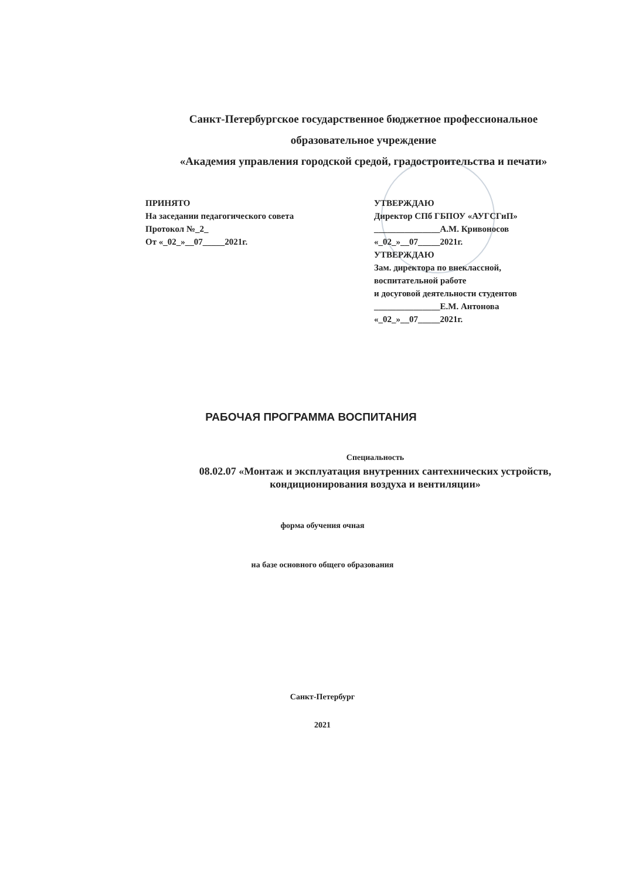Санкт-Петербургское государственное бюджетное профессиональное
образовательное учреждение
«Академия управления городской средой, градостроительства и печати»
ПРИНЯТО
На заседании педагогического совета
Протокол №_2_
От «_02_»__07_____2021г.
УТВЕРЖДАЮ
Директор СПб ГБПОУ «АУГСГиП»
_______________А.М. Кривоносов
«_02_»__07_____2021г.
УТВЕРЖДАЮ
Зам. директора по внеклассной,
воспитательной работе
и досуговой деятельности студентов
_______________Е.М. Антонова
«_02_»__07_____2021г.
РАБОЧАЯ ПРОГРАММА ВОСПИТАНИЯ
Специальность
08.02.07 «Монтаж и эксплуатация внутренних сантехнических устройств, кондиционирования воздуха и вентиляции»
форма обучения очная
на базе основного общего образования
Санкт-Петербург
2021